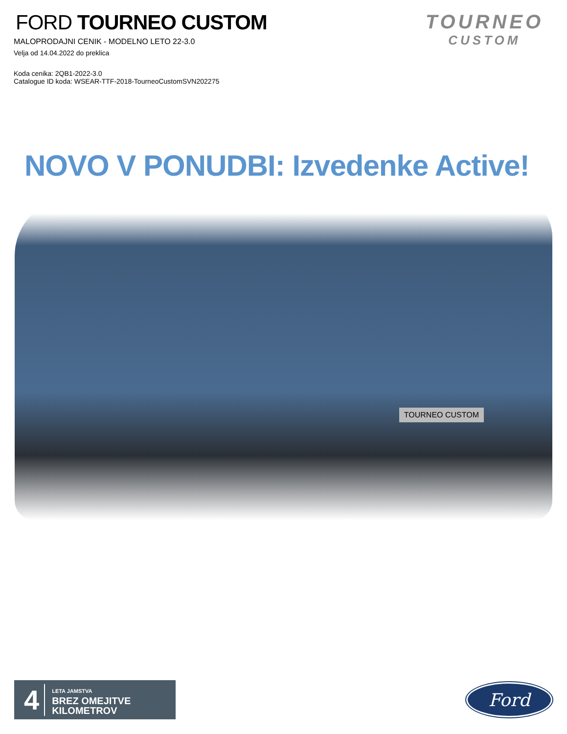FORD TOURNEO CUSTOM
MALOPRODAJNI CENIK - MODELNO LETO 22-3.0
Velja od 14.04.2022 do preklica
Koda cenika: 2QB1-2022-3.0
Catalogue ID koda: WSEAR-TTF-2018-TourneoCustomSVN202275
TOURNEO
CUSTOM
NOVO V PONUDBI: Izvedenke Active!
TOURNEO CUSTOM
4
LETA JAMSTVA
BREZ OMEJITVE
KILOMETROV
Ford